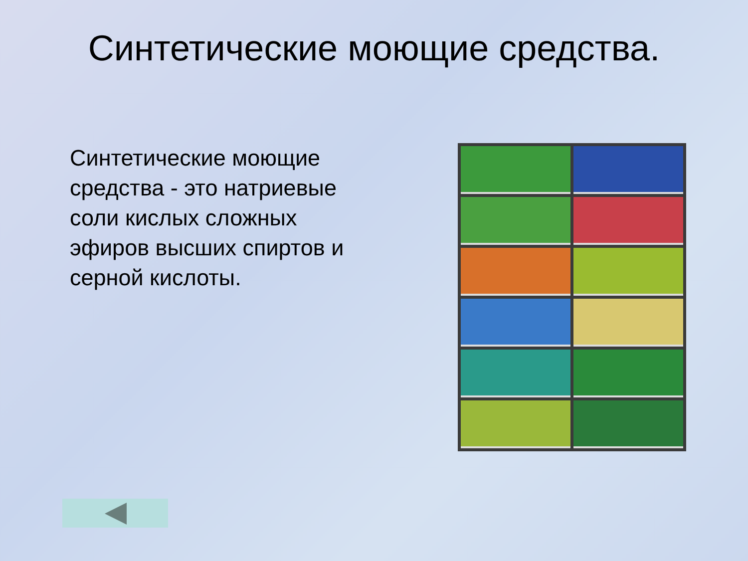Синтетические моющие средства.
Синтетические моющие средства - это натриевые соли кислых сложных эфиров высших спиртов и серной кислоты.